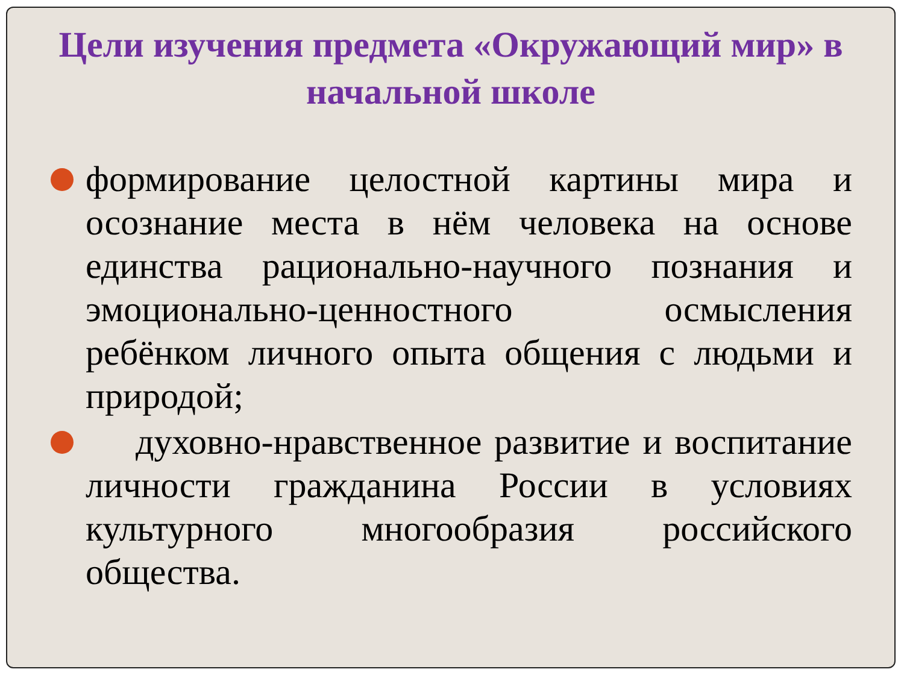Цели изучения предмета «Окружающий мир» в начальной школе
формирование целостной картины мира и осознание места в нём человека на основе единства рационально-научного познания и эмоционально-ценностного осмысления ребёнком личного опыта общения с людьми и природой;
духовно-нравственное развитие и воспитание личности гражданина России в условиях культурного многообразия российского общества.